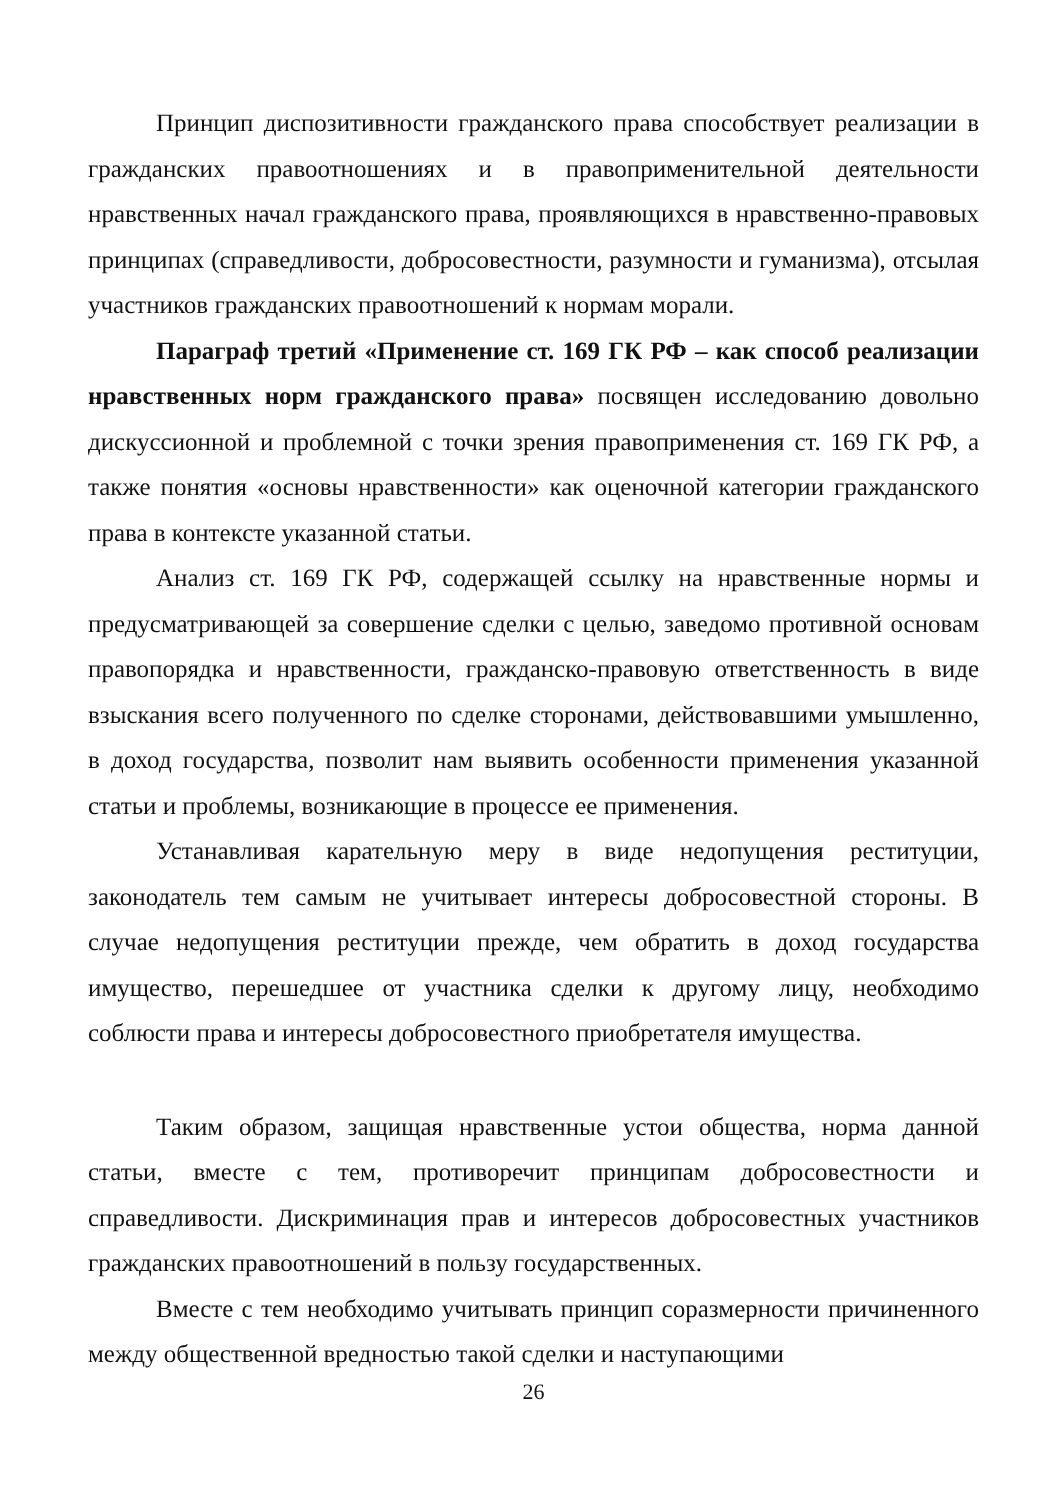Принцип диспозитивности гражданского права способствует реализации в гражданских правоотношениях и в правоприменительной деятельности нравственных начал гражданского права, проявляющихся в нравственно-правовых принципах (справедливости, добросовестности, разумности и гуманизма), отсылая участников гражданских правоотношений к нормам морали.
Параграф третий «Применение ст. 169 ГК РФ – как способ реализации нравственных норм гражданского права» посвящен исследованию довольно дискуссионной и проблемной с точки зрения правоприменения ст. 169 ГК РФ, а также понятия «основы нравственности» как оценочной категории гражданского права в контексте указанной статьи.
Анализ ст. 169 ГК РФ, содержащей ссылку на нравственные нормы и предусматривающей за совершение сделки с целью, заведомо противной основам правопорядка и нравственности, гражданско-правовую ответственность в виде взыскания всего полученного по сделке сторонами, действовавшими умышленно, в доход государства, позволит нам выявить особенности применения указанной статьи и проблемы, возникающие в процессе ее применения.
Устанавливая карательную меру в виде недопущения реституции, законодатель тем самым не учитывает интересы добросовестной стороны. В случае недопущения реституции прежде, чем обратить в доход государства имущество, перешедшее от участника сделки к другому лицу, необходимо соблюсти права и интересы добросовестного приобретателя имущества.
Таким образом, защищая нравственные устои общества, норма данной статьи, вместе с тем, противоречит принципам добросовестности и справедливости. Дискриминация прав и интересов добросовестных участников гражданских правоотношений в пользу государственных.
Вместе с тем необходимо учитывать принцип соразмерности причиненного между общественной вредностью такой сделки и наступающими
26